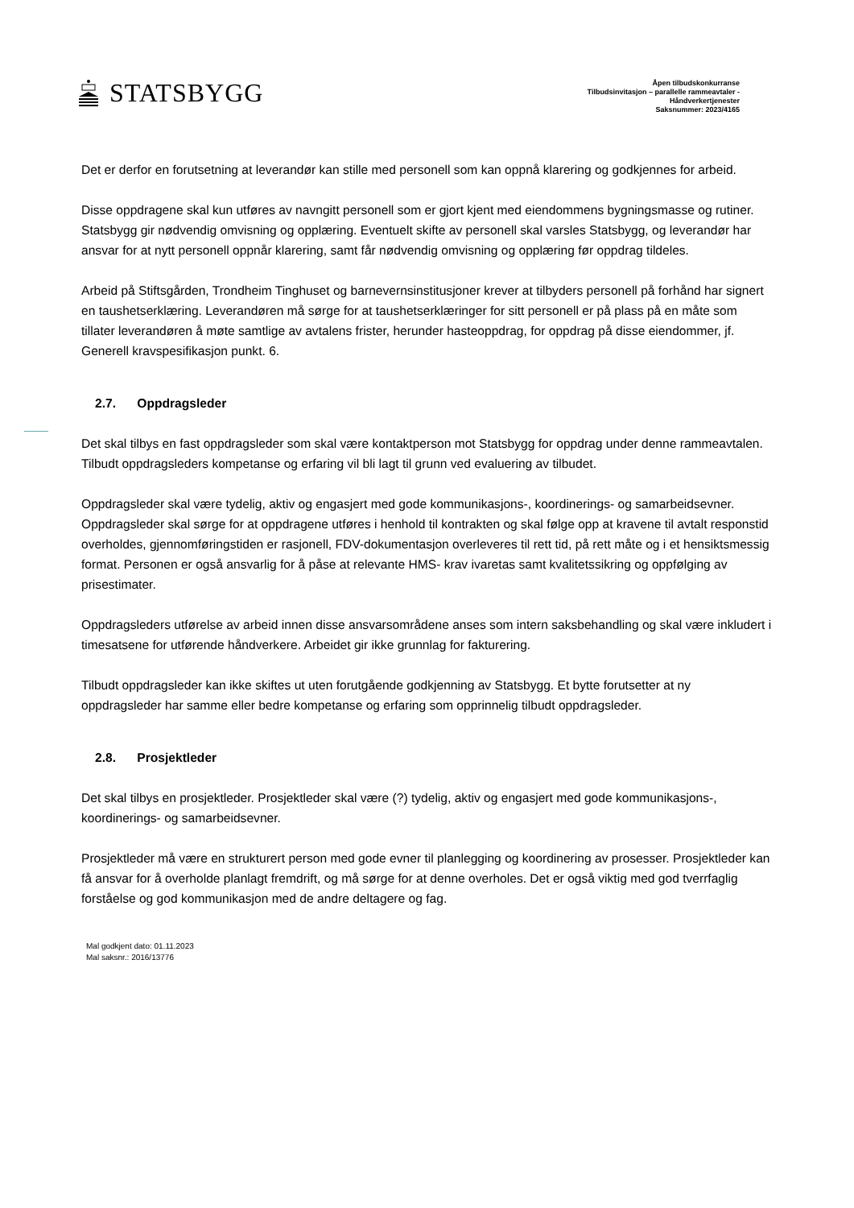STATSBYGG
Åpen tilbudskonkurranse
Tilbudsinvitasjon – parallelle rammeavtaler -
Håndverkertjenester
Saksnummer: 2023/4165
Det er derfor en forutsetning at leverandør kan stille med personell som kan oppnå klarering og godkjennes for arbeid.
Disse oppdragene skal kun utføres av navngitt personell som er gjort kjent med eiendommens bygningsmasse og rutiner. Statsbygg gir nødvendig omvisning og opplæring. Eventuelt skifte av personell skal varsles Statsbygg, og leverandør har ansvar for at nytt personell oppnår klarering, samt får nødvendig omvisning og opplæring før oppdrag tildeles.
Arbeid på Stiftsgården, Trondheim Tinghuset og barnevernsinstitusjoner krever at tilbyders personell på forhånd har signert en taushetserklæring. Leverandøren må sørge for at taushetserklæringer for sitt personell er på plass på en måte som tillater leverandøren å møte samtlige av avtalens frister, herunder hasteoppdrag, for oppdrag på disse eiendommer, jf. Generell kravspesifikasjon punkt. 6.
2.7. Oppdragsleder
Det skal tilbys en fast oppdragsleder som skal være kontaktperson mot Statsbygg for oppdrag under denne rammeavtalen. Tilbudt oppdragsleders kompetanse og erfaring vil bli lagt til grunn ved evaluering av tilbudet.
Oppdragsleder skal være tydelig, aktiv og engasjert med gode kommunikasjons-, koordinerings- og samarbeidsevner. Oppdragsleder skal sørge for at oppdragene utføres i henhold til kontrakten og skal følge opp at kravene til avtalt responstid overholdes, gjennomføringstiden er rasjonell, FDV-dokumentasjon overleveres til rett tid, på rett måte og i et hensiktsmessig format. Personen er også ansvarlig for å påse at relevante HMS- krav ivaretas samt kvalitetssikring og oppfølging av prisestimater.
Oppdragsleders utførelse av arbeid innen disse ansvarsområdene anses som intern saksbehandling og skal være inkludert i timesatsene for utførende håndverkere. Arbeidet gir ikke grunnlag for fakturering.
Tilbudt oppdragsleder kan ikke skiftes ut uten forutgående godkjenning av Statsbygg. Et bytte forutsetter at ny oppdragsleder har samme eller bedre kompetanse og erfaring som opprinnelig tilbudt oppdragsleder.
2.8. Prosjektleder
Det skal tilbys en prosjektleder. Prosjektleder skal være (?) tydelig, aktiv og engasjert med gode kommunikasjons-, koordinerings- og samarbeidsevner.
Prosjektleder må være en strukturert person med gode evner til planlegging og koordinering av prosesser. Prosjektleder kan få ansvar for å overholde planlagt fremdrift, og må sørge for at denne overholes. Det er også viktig med god tverrfaglig forståelse og god kommunikasjon med de andre deltagere og fag.
Mal godkjent dato: 01.11.2023
Mal saksnr.: 2016/13776